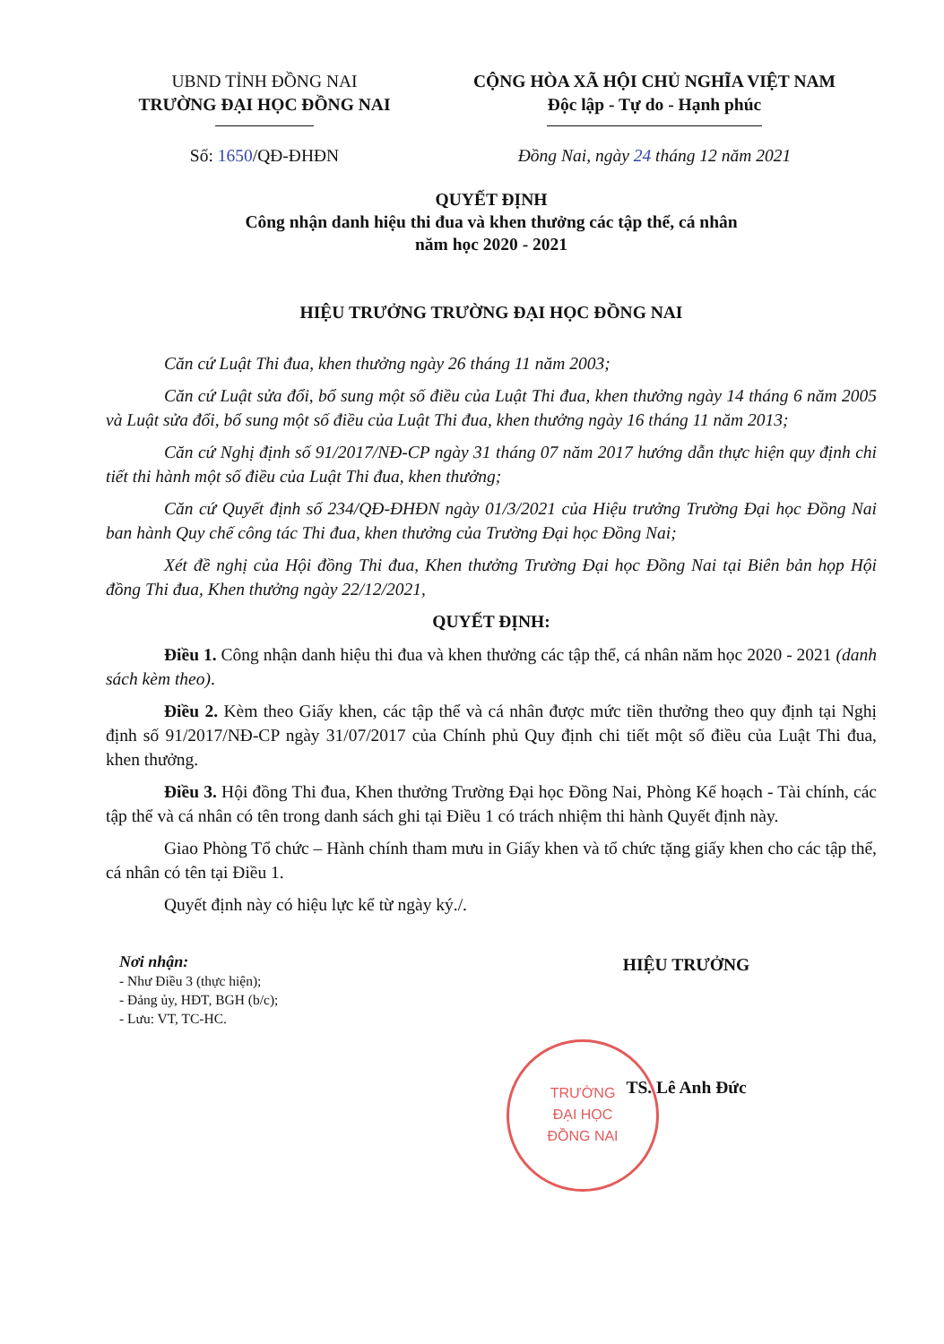UBND TỈNH ĐỒNG NAI
TRƯỜNG ĐẠI HỌC ĐỒNG NAI
Số: 1650/QĐ-ĐHĐN
CỘNG HÒA XÃ HỘI CHỦ NGHĨA VIỆT NAM
Độc lập - Tự do - Hạnh phúc
Đồng Nai, ngày 24 tháng 12 năm 2021
QUYẾT ĐỊNH
Công nhận danh hiệu thi đua và khen thưởng các tập thể, cá nhân
năm học 2020 - 2021
HIỆU TRƯỞNG TRƯỜNG ĐẠI HỌC ĐỒNG NAI
Căn cứ Luật Thi đua, khen thưởng ngày 26 tháng 11 năm 2003;
Căn cứ Luật sửa đổi, bổ sung một số điều của Luật Thi đua, khen thưởng ngày 14 tháng 6 năm 2005 và Luật sửa đổi, bổ sung một số điều của Luật Thi đua, khen thưởng ngày 16 tháng 11 năm 2013;
Căn cứ Nghị định số 91/2017/NĐ-CP ngày 31 tháng 07 năm 2017 hướng dẫn thực hiện quy định chi tiết thi hành một số điều của Luật Thi đua, khen thưởng;
Căn cứ Quyết định số 234/QĐ-ĐHĐN ngày 01/3/2021 của Hiệu trưởng Trường Đại học Đồng Nai ban hành Quy chế công tác Thi đua, khen thưởng của Trường Đại học Đồng Nai;
Xét đề nghị của Hội đồng Thi đua, Khen thưởng Trường Đại học Đồng Nai tại Biên bản họp Hội đồng Thi đua, Khen thưởng ngày 22/12/2021,
QUYẾT ĐỊNH:
Điều 1. Công nhận danh hiệu thi đua và khen thưởng các tập thể, cá nhân năm học 2020 - 2021 (danh sách kèm theo).
Điều 2. Kèm theo Giấy khen, các tập thể và cá nhân được mức tiền thưởng theo quy định tại Nghị định số 91/2017/NĐ-CP ngày 31/07/2017 của Chính phủ Quy định chi tiết một số điều của Luật Thi đua, khen thưởng.
Điều 3. Hội đồng Thi đua, Khen thưởng Trường Đại học Đồng Nai, Phòng Kế hoạch - Tài chính, các tập thể và cá nhân có tên trong danh sách ghi tại Điều 1 có trách nhiệm thi hành Quyết định này.
Giao Phòng Tổ chức – Hành chính tham mưu in Giấy khen và tổ chức tặng giấy khen cho các tập thể, cá nhân có tên tại Điều 1.
Quyết định này có hiệu lực kể từ ngày ký./.
Nơi nhận:
- Như Điều 3 (thực hiện);
- Đảng ủy, HĐT, BGH (b/c);
- Lưu: VT, TC-HC.
HIỆU TRƯỞNG
TS. Lê Anh Đức
TRƯỜNG
ĐẠI HỌC
ĐỒNG NAI